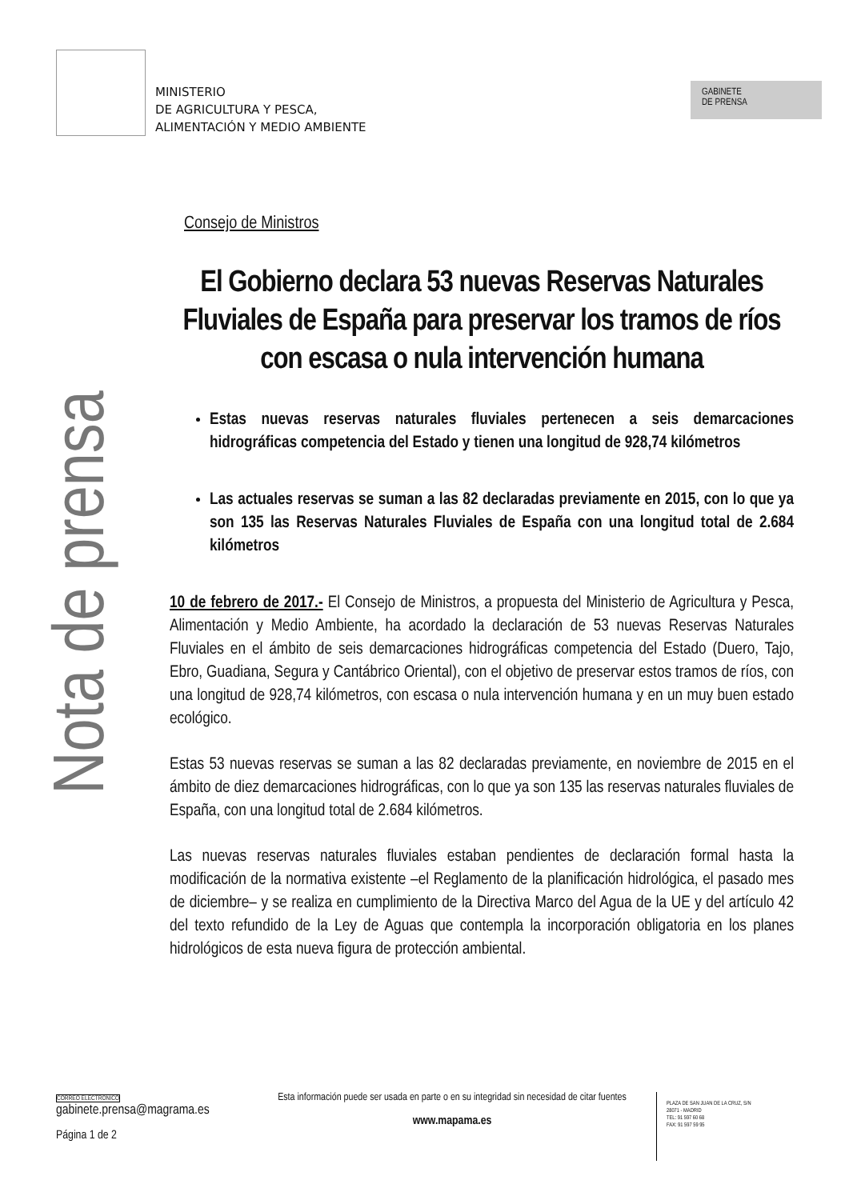MINISTERIO
DE AGRICULTURA Y PESCA,
ALIMENTACIÓN Y MEDIO AMBIENTE
GABINETE
DE PRENSA
Nota de prensa
Consejo de Ministros
El Gobierno declara 53 nuevas Reservas Naturales Fluviales de España para preservar los tramos de ríos con escasa o nula intervención humana
Estas nuevas reservas naturales fluviales pertenecen a seis demarcaciones hidrográficas competencia del Estado y tienen una longitud de 928,74 kilómetros
Las actuales reservas se suman a las 82 declaradas previamente en 2015, con lo que ya son 135 las Reservas Naturales Fluviales de España con una longitud total de 2.684 kilómetros
10 de febrero de 2017.- El Consejo de Ministros, a propuesta del Ministerio de Agricultura y Pesca, Alimentación y Medio Ambiente, ha acordado la declaración de 53 nuevas Reservas Naturales Fluviales en el ámbito de seis demarcaciones hidrográficas competencia del Estado (Duero, Tajo, Ebro, Guadiana, Segura y Cantábrico Oriental), con el objetivo de preservar estos tramos de ríos, con una longitud de 928,74 kilómetros, con escasa o nula intervención humana y en un muy buen estado ecológico.
Estas 53 nuevas reservas se suman a las 82 declaradas previamente, en noviembre de 2015 en el ámbito de diez demarcaciones hidrográficas, con lo que ya son 135 las reservas naturales fluviales de España, con una longitud total de 2.684 kilómetros.
Las nuevas reservas naturales fluviales estaban pendientes de declaración formal hasta la modificación de la normativa existente –el Reglamento de la planificación hidrológica, el pasado mes de diciembre– y se realiza en cumplimiento de la Directiva Marco del Agua de la UE y del artículo 42 del texto refundido de la Ley de Aguas que contempla la incorporación obligatoria en los planes hidrológicos de esta nueva figura de protección ambiental.
CORREO ELECTRÓNICO
gabinete.prensa@magrama.es
Página 1 de 2
Esta información puede ser usada en parte o en su integridad sin necesidad de citar fuentes
www.mapama.es
PLAZA DE SAN JUAN DE LA CRUZ, S/N
28071 - MADRID
TEL: 91 597 60 68
FAX: 91 597 59 95